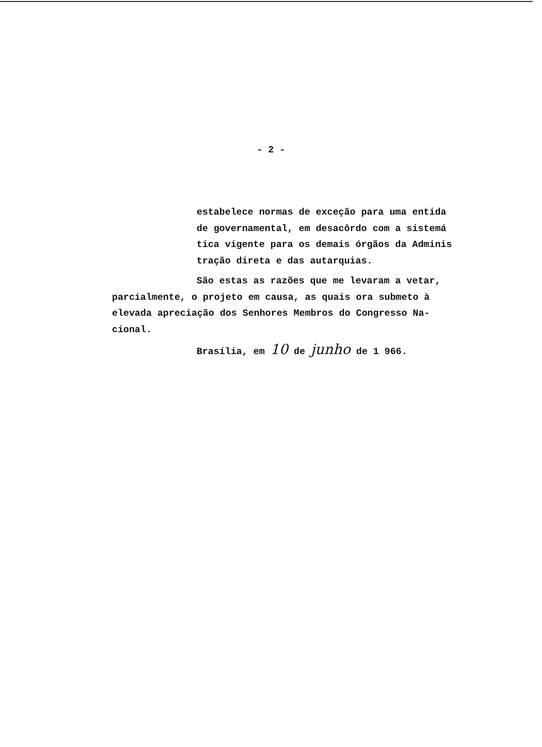- 2 -
estabelece normas de exceção para uma entida
de governamental, em desacôrdo com a sistemá
tica vigente para os demais órgãos da Adminis
tração direta e das autarquias.
São estas as razões que me levaram a vetar,
parcialmente, o projeto em causa, as quais ora submeto à
elevada apreciação dos Senhores Membros do Congresso Na-
cional.
Brasília, em 10 de junho de 1 966.